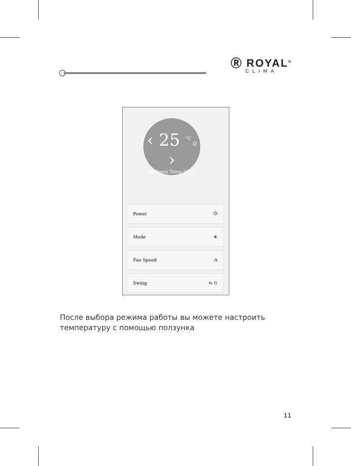Ⓡ ROYAL<sup>®</sup>
CLIMA
‹ 25 <sup>°C</sup>.0 ›
Ambient Temp:30°C
Power ⏻
Mode ❄
Fan Speed A
Swing ⇆ ⇅
После выбора режима работы вы можете настроить
температуру с помощью ползунка
11